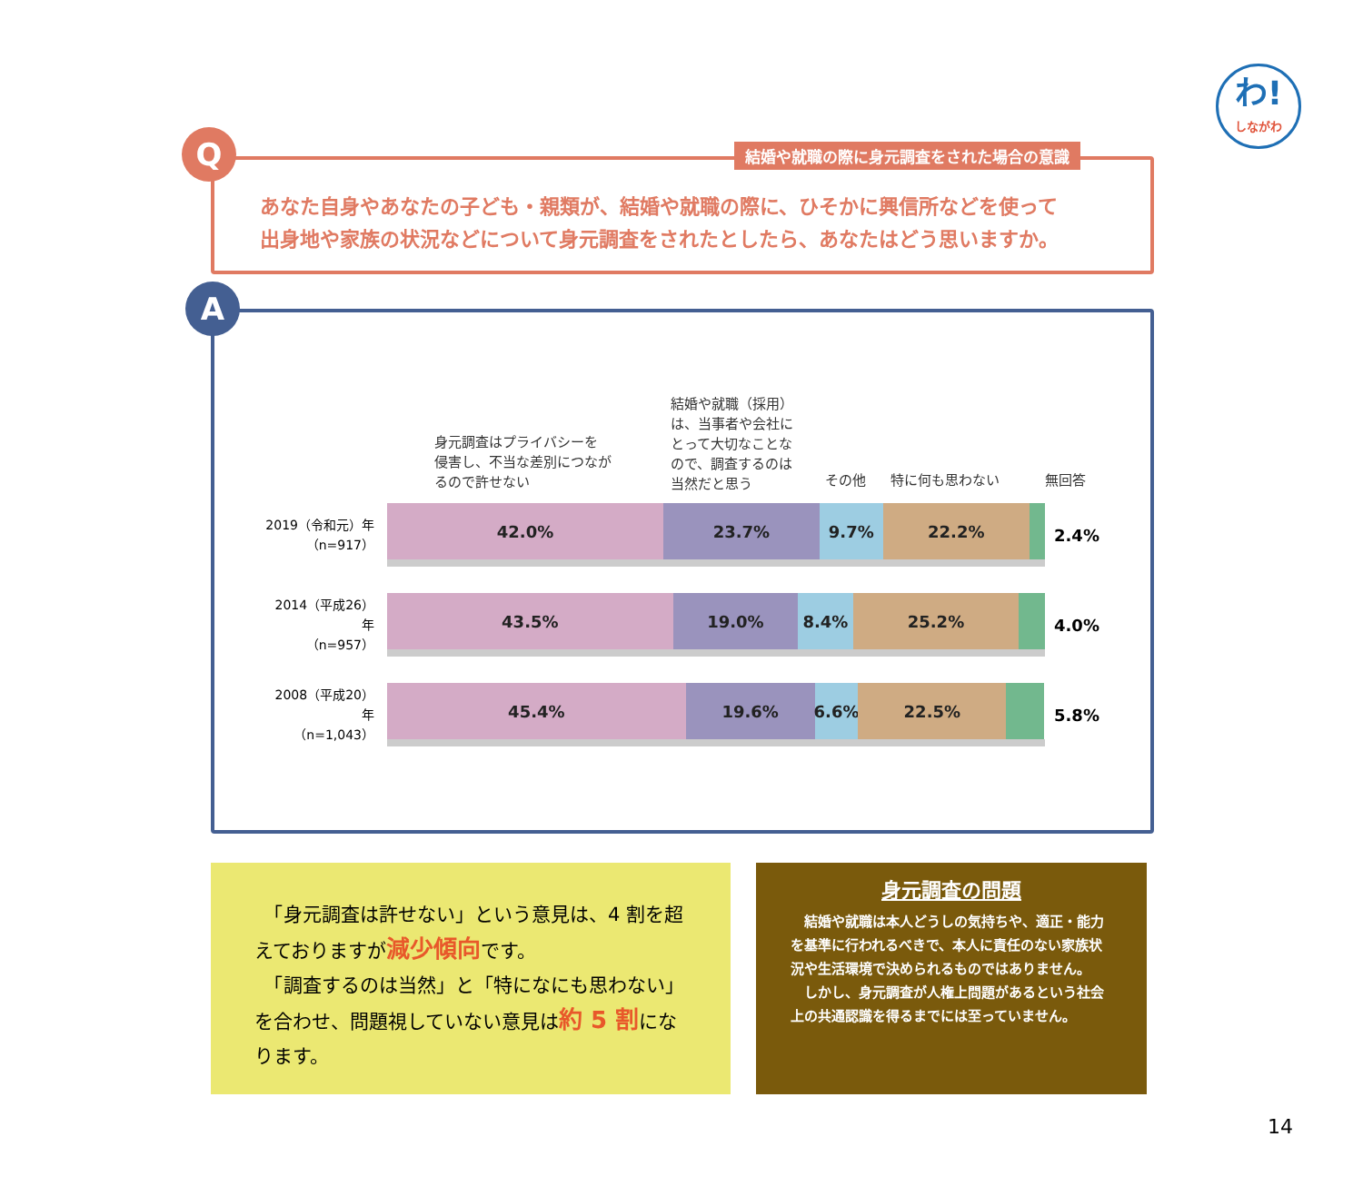わ!
しながわ
あなた自身やあなたの子ども・親類が、結婚や就職の際に、ひそかに興信所などを使って
出身地や家族の状況などについて身元調査をされたとしたら、あなたはどう思いますか。
Q
結婚や就職の際に身元調査をされた場合の意識
A
身元調査はプライバシーを
侵害し、不当な差別につなが
るので許せない
結婚や就職（採用）
は、当事者や会社に
とって大切なことな
ので、調査するのは
当然だと思う
その他 特に何も思わない 無回答
2019（令和元）年
（n=917）
42.0% 23.7% 9.7% 22.2%
2.4%
2014（平成26）年
（n=957）
43.5% 19.0% 8.4% 25.2%
4.0%
2008（平成20）年
（n=1,043）
45.4% 19.6% 6.6% 22.5%
5.8%
　「身元調査は許せない」という意見は、4 割を超えておりますが減少傾向です。
　「調査するのは当然」と「特になにも思わない」を合わせ、問題視していない意見は約 5 割になります。
身元調査の問題
　結婚や就職は本人どうしの気持ちや、適正・能力を基準に行われるべきで、本人に責任のない家族状況や生活環境で決められるものではありません。
　しかし、身元調査が人権上問題があるという社会上の共通認識を得るまでには至っていません。
14